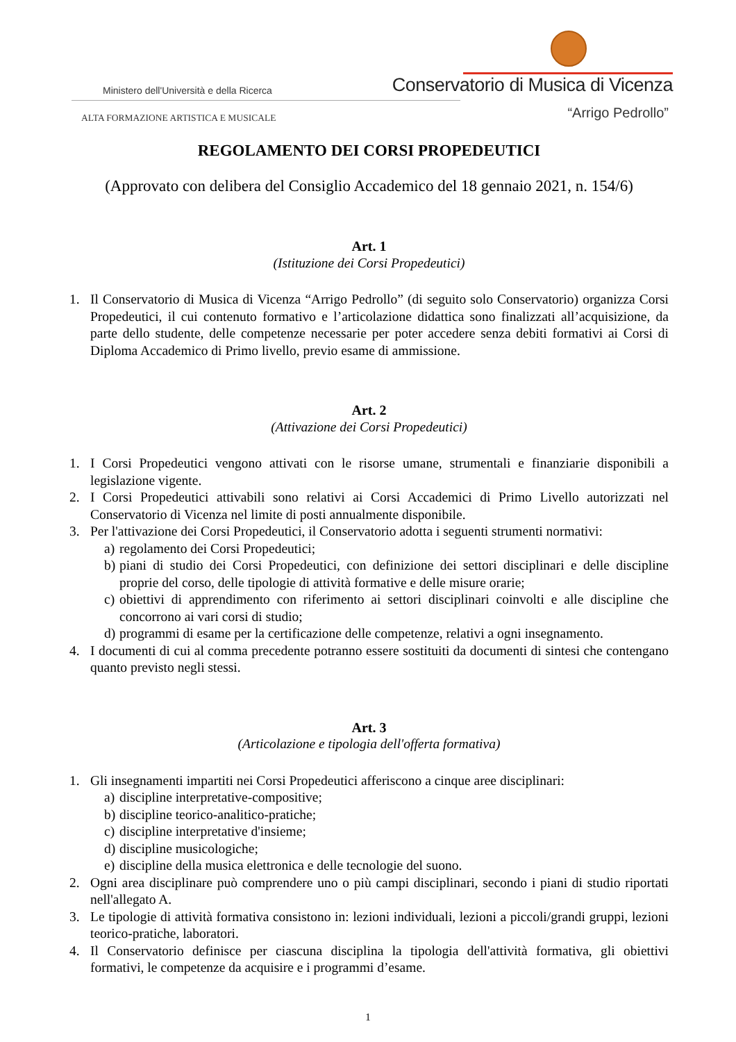Ministero dell'Università e della Ricerca
Conservatorio di Musica di Vicenza
ALTA FORMAZIONE ARTISTICA E MUSICALE
“Arrigo Pedrollo”
REGOLAMENTO DEI CORSI PROPEDEUTICI
(Approvato con delibera del Consiglio Accademico del 18 gennaio 2021, n. 154/6)
Art. 1
(Istituzione dei Corsi Propedeutici)
1. Il Conservatorio di Musica di Vicenza “Arrigo Pedrollo” (di seguito solo Conservatorio) organizza Corsi Propedeutici, il cui contenuto formativo e l’articolazione didattica sono finalizzati all’acquisizione, da parte dello studente, delle competenze necessarie per poter accedere senza debiti formativi ai Corsi di Diploma Accademico di Primo livello, previo esame di ammissione.
Art. 2
(Attivazione dei Corsi Propedeutici)
1. I Corsi Propedeutici vengono attivati con le risorse umane, strumentali e finanziarie disponibili a legislazione vigente.
2. I Corsi Propedeutici attivabili sono relativi ai Corsi Accademici di Primo Livello autorizzati nel Conservatorio di Vicenza nel limite di posti annualmente disponibile.
3. Per l'attivazione dei Corsi Propedeutici, il Conservatorio adotta i seguenti strumenti normativi:
a) regolamento dei Corsi Propedeutici;
b) piani di studio dei Corsi Propedeutici, con definizione dei settori disciplinari e delle discipline proprie del corso, delle tipologie di attività formative e delle misure orarie;
c) obiettivi di apprendimento con riferimento ai settori disciplinari coinvolti e alle discipline che concorrono ai vari corsi di studio;
d) programmi di esame per la certificazione delle competenze, relativi a ogni insegnamento.
4. I documenti di cui al comma precedente potranno essere sostituiti da documenti di sintesi che contengano quanto previsto negli stessi.
Art. 3
(Articolazione e tipologia dell'offerta formativa)
1. Gli insegnamenti impartiti nei Corsi Propedeutici afferiscono a cinque aree disciplinari:
a) discipline interpretative-compositive;
b) discipline teorico-analitico-pratiche;
c) discipline interpretative d'insieme;
d) discipline musicologiche;
e) discipline della musica elettronica e delle tecnologie del suono.
2. Ogni area disciplinare può comprendere uno o più campi disciplinari, secondo i piani di studio riportati nell'allegato A.
3. Le tipologie di attività formativa consistono in: lezioni individuali, lezioni a piccoli/grandi gruppi, lezioni teorico-pratiche, laboratori.
4. Il Conservatorio definisce per ciascuna disciplina la tipologia dell'attività formativa, gli obiettivi formativi, le competenze da acquisire e i programmi d’esame.
1